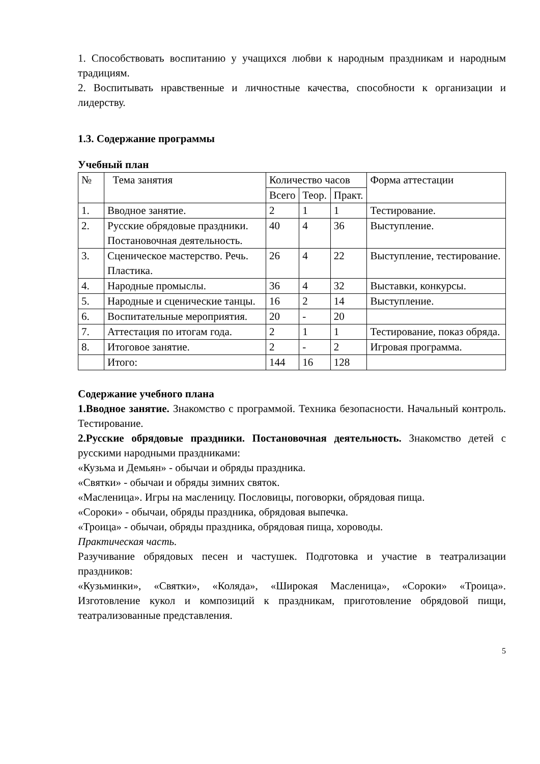1. Способствовать воспитанию у учащихся любви к народным праздникам и народным традициям.
2. Воспитывать нравственные и личностные качества, способности к организации и лидерству.
1.3. Содержание программы
Учебный план
| № | Тема занятия | Количество часов | | | Форма аттестации |
| | | Всего | Теор. | Практ. | |
| 1. | Вводное занятие. | 2 | 1 | 1 | Тестирование. |
| 2. | Русские обрядовые праздники. Постановочная деятельность. | 40 | 4 | 36 | Выступление. |
| 3. | Сценическое мастерство. Речь. Пластика. | 26 | 4 | 22 | Выступление, тестирование. |
| 4. | Народные промыслы. | 36 | 4 | 32 | Выставки, конкурсы. |
| 5. | Народные и сценические танцы. | 16 | 2 | 14 | Выступление. |
| 6. | Воспитательные мероприятия. | 20 | - | 20 | |
| 7. | Аттестация по итогам года. | 2 | 1 | 1 | Тестирование, показ обряда. |
| 8. | Итоговое занятие. | 2 | - | 2 | Игровая программа. |
| | Итого: | 144 | 16 | 128 | |
Содержание учебного плана
1.Вводное занятие. Знакомство с программой. Техника безопасности. Начальный контроль. Тестирование.
2.Русские обрядовые праздники. Постановочная деятельность. Знакомство детей с русскими народными праздниками:
«Кузьма и Демьян» - обычаи и обряды праздника.
«Святки» - обычаи и обряды зимних святок.
«Масленица». Игры на масленицу. Пословицы, поговорки, обрядовая пища.
«Сороки» - обычаи, обряды праздника, обрядовая выпечка.
«Троица» - обычаи, обряды праздника, обрядовая пища, хороводы.
Практическая часть.
Разучивание обрядовых песен и частушек. Подготовка и участие в театрализации праздников:
«Кузьминки», «Святки», «Коляда», «Широкая Масленица», «Сороки» «Троица». Изготовление кукол и композиций к праздникам, приготовление обрядовой пищи, театрализованные представления.
5